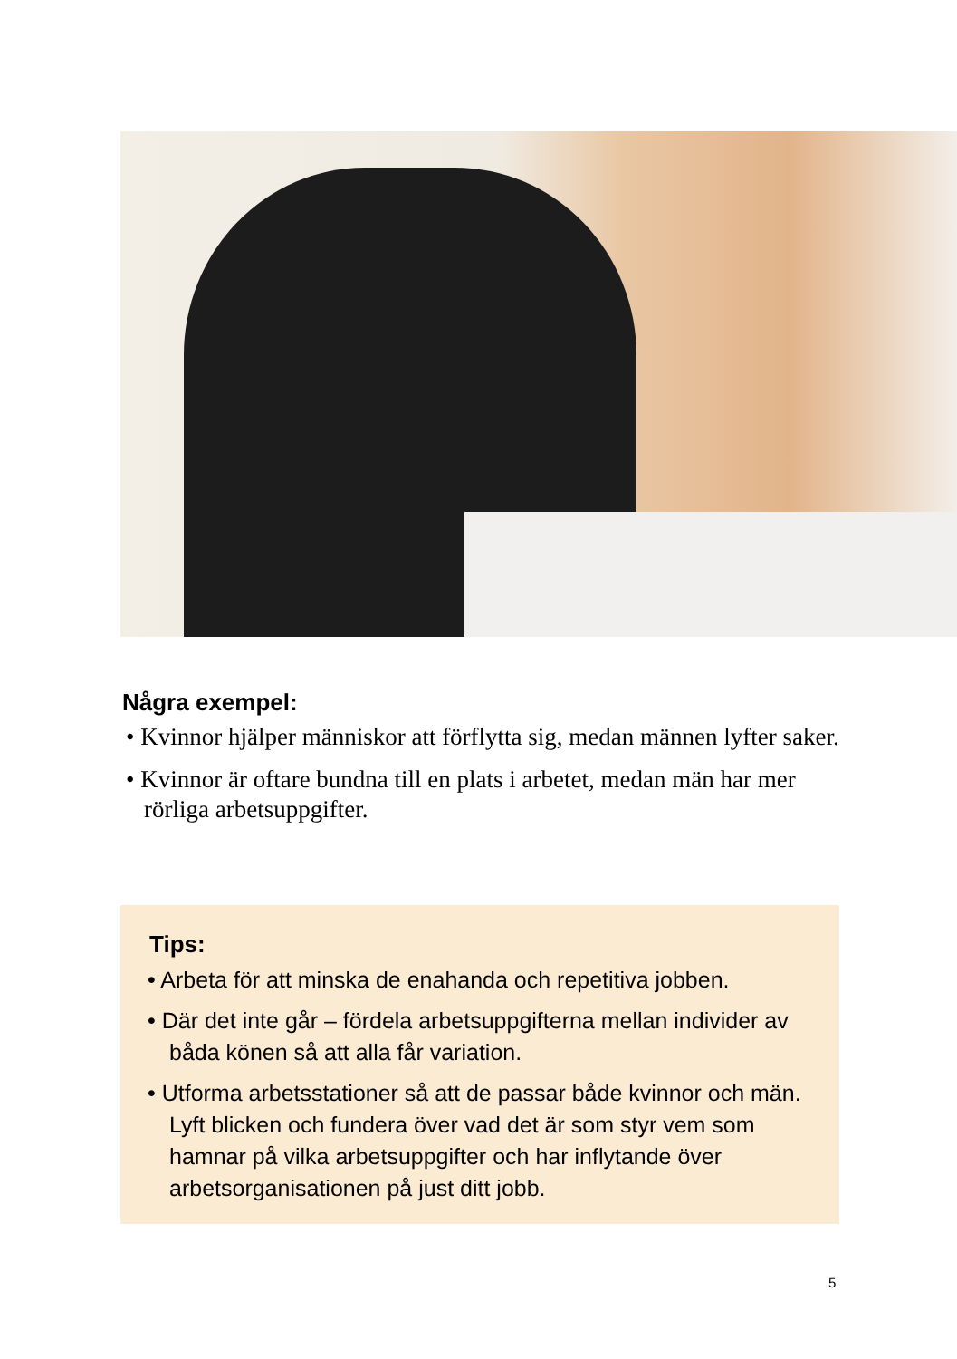Några exempel:
• Kvinnor hjälper människor att förflytta sig, medan männen lyfter saker.
• Kvinnor är oftare bundna till en plats i arbetet, medan män har mer rörliga arbetsuppgifter.
Tips:
• Arbeta för att minska de enahanda och repetitiva jobben.
• Där det inte går – fördela arbetsuppgifterna mellan individer av båda könen så att alla får variation.
• Utforma arbetsstationer så att de passar både kvinnor och män. Lyft blicken och fundera över vad det är som styr vem som hamnar på vilka arbetsuppgifter och har inflytande över arbetsorganisationen på just ditt jobb.
5